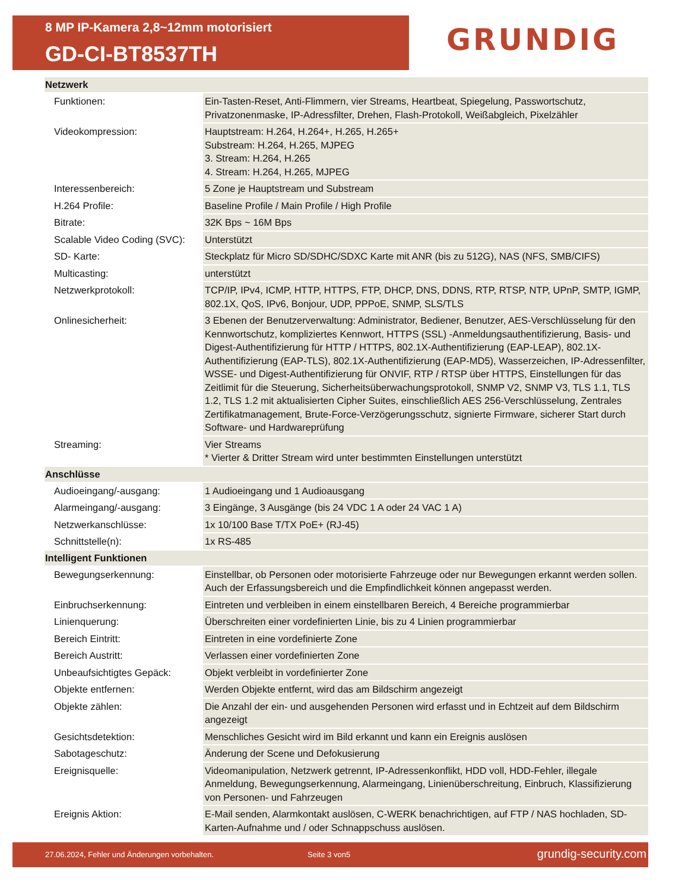8 MP IP-Kamera 2,8~12mm motorisiert
GD-CI-BT8537TH
GRUNDIG
| Netzwerk | |
| --- | --- |
| Funktionen: | Ein-Tasten-Reset, Anti-Flimmern, vier Streams, Heartbeat, Spiegelung, Passwortschutz, Privatzonenmaske, IP-Adressfilter, Drehen, Flash-Protokoll, Weißabgleich, Pixelzähler |
| Videokompression: | Hauptstream: H.264, H.264+, H.265, H.265+ Substream: H.264, H.265, MJPEG 3. Stream: H.264, H.265 4. Stream: H.264, H.265, MJPEG |
| Interessenbereich: | 5 Zone je Hauptstream und Substream |
| H.264 Profile: | Baseline Profile / Main Profile / High Profile |
| Bitrate: | 32K Bps ~ 16M Bps |
| Scalable Video Coding (SVC): | Unterstützt |
| SD- Karte: | Steckplatz für Micro SD/SDHC/SDXC Karte mit ANR (bis zu 512G), NAS (NFS, SMB/CIFS) |
| Multicasting: | unterstützt |
| Netzwerkprotokoll: | TCP/IP, IPv4, ICMP, HTTP, HTTPS, FTP, DHCP, DNS, DDNS, RTP, RTSP, NTP, UPnP, SMTP, IGMP, 802.1X, QoS, IPv6, Bonjour, UDP, PPPoE, SNMP, SLS/TLS |
| Onlinesicherheit: | 3 Ebenen der Benutzerverwaltung: Administrator, Bediener, Benutzer, AES-Verschlüsselung für den Kennwortschutz, kompliziertes Kennwort, HTTPS (SSL) -Anmeldungsauthentifizierung, Basis- und Digest-Authentifizierung für HTTP / HTTPS, 802.1X-Authentifizierung (EAP-LEAP), 802.1X-Authentifizierung (EAP-TLS), 802.1X-Authentifizierung (EAP-MD5), Wasserzeichen, IP-Adressenfilter, WSSE- und Digest-Authentifizierung für ONVIF, RTP / RTSP über HTTPS, Einstellungen für das Zeitlimit für die Steuerung, Sicherheitsüberwachungsprotokoll, SNMP V2, SNMP V3, TLS 1.1, TLS 1.2, TLS 1.2 mit aktualisierten Cipher Suites, einschließlich AES 256-Verschlüsselung, Zentrales Zertifikatmanagement, Brute-Force-Verzögerungsschutz, signierte Firmware, sicherer Start durch Software- und Hardwareprüfung |
| Streaming: | Vier Streams * Vierter & Dritter Stream wird unter bestimmten Einstellungen unterstützt |
| Anschlüsse | |
| Audioeingang/-ausgang: | 1 Audioeingang und 1 Audioausgang |
| Alarmeingang/-ausgang: | 3 Eingänge, 3 Ausgänge (bis 24 VDC 1 A oder 24 VAC 1 A) |
| Netzwerkanschlüsse: | 1x 10/100 Base T/TX PoE+ (RJ-45) |
| Schnittstelle(n): | 1x RS-485 |
| Intelligent Funktionen | |
| Bewegungserkennung: | Einstellbar, ob Personen oder motorisierte Fahrzeuge oder nur Bewegungen erkannt werden sollen. Auch der Erfassungsbereich und die Empfindlichkeit können angepasst werden. |
| Einbruchserkennung: | Eintreten und verbleiben in einem einstellbaren Bereich, 4 Bereiche programmierbar |
| Linienquerung: | Überschreiten einer vordefinierten Linie, bis zu 4 Linien programmierbar |
| Bereich Eintritt: | Eintreten in eine vordefinierte Zone |
| Bereich Austritt: | Verlassen einer vordefinierten Zone |
| Unbeaufsichtigtes Gepäck: | Objekt verbleibt in vordefinierter Zone |
| Objekte entfernen: | Werden Objekte entfernt, wird das am Bildschirm angezeigt |
| Objekte zählen: | Die Anzahl der ein- und ausgehenden Personen wird erfasst und in Echtzeit auf dem Bildschirm angezeigt |
| Gesichtsdetektion: | Menschliches Gesicht wird im Bild erkannt und kann ein Ereignis auslösen |
| Sabotageschutz: | Änderung der Scene und Defokusierung |
| Ereignisquelle: | Videomanipulation, Netzwerk getrennt, IP-Adressenkonflikt, HDD voll, HDD-Fehler, illegale Anmeldung, Bewegungserkennung, Alarmeingang, Linienüberschreitung, Einbruch, Klassifizierung von Personen- und Fahrzeugen |
| Ereignis Aktion: | E-Mail senden, Alarmkontakt auslösen, C-WERK benachrichtigen, auf FTP / NAS hochladen, SD-Karten-Aufnahme und / oder Schnappschuss auslösen. |
27.06.2024, Fehler und Änderungen vorbehalten. Seite 3 von5 grundig-security.com